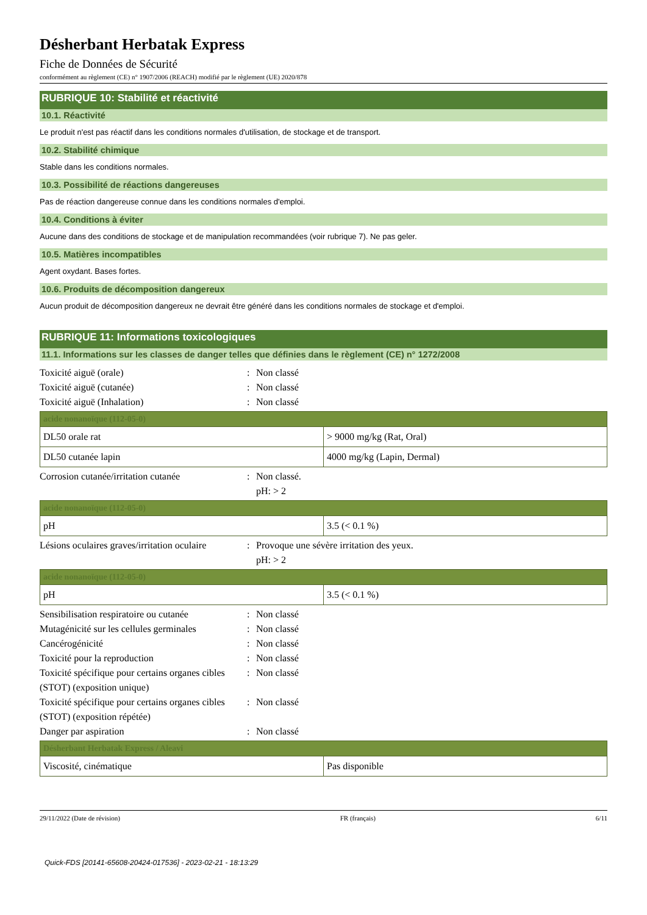Désherbant Herbatak Express
Fiche de Données de Sécurité
conformément au règlement (CE) n° 1907/2006 (REACH) modifié par le règlement (UE) 2020/878
RUBRIQUE 10: Stabilité et réactivité
10.1. Réactivité
Le produit n'est pas réactif dans les conditions normales d'utilisation, de stockage et de transport.
10.2. Stabilité chimique
Stable dans les conditions normales.
10.3. Possibilité de réactions dangereuses
Pas de réaction dangereuse connue dans les conditions normales d'emploi.
10.4. Conditions à éviter
Aucune dans des conditions de stockage et de manipulation recommandées (voir rubrique 7). Ne pas geler.
10.5. Matières incompatibles
Agent oxydant. Bases fortes.
10.6. Produits de décomposition dangereux
Aucun produit de décomposition dangereux ne devrait être généré dans les conditions normales de stockage et d'emploi.
RUBRIQUE 11: Informations toxicologiques
11.1. Informations sur les classes de danger telles que définies dans le règlement (CE) n° 1272/2008
Toxicité aiguë (orale) : Non classé
Toxicité aiguë (cutanée) : Non classé
Toxicité aiguë (Inhalation) : Non classé
| acide nonanoïque (112-05-0) | |
| --- | --- |
| DL50 orale rat | > 9000 mg/kg (Rat, Oral) |
| DL50 cutanée lapin | 4000 mg/kg (Lapin, Dermal) |
Corrosion cutanée/irritation cutanée
: Non classé.
pH: > 2
| acide nonanoïque (112-05-0) | |
| --- | --- |
| pH | 3.5 (< 0.1 %) |
Lésions oculaires graves/irritation oculaire
: Provoque une sévère irritation des yeux.
pH: > 2
| acide nonanoïque (112-05-0) | |
| --- | --- |
| pH | 3.5 (< 0.1 %) |
Sensibilisation respiratoire ou cutanée
: Non classé
Mutagénicité sur les cellules germinales
: Non classé
Cancérogénicité : Non classé
Toxicité pour la reproduction : Non classé
Toxicité spécifique pour certains organes cibles (STOT) (exposition unique)
: Non classé
Toxicité spécifique pour certains organes cibles (STOT) (exposition répétée)
: Non classé
Danger par aspiration : Non classé
| Désherbant Herbatak Express / Aleavi | |
| --- | --- |
| Viscosité, cinématique | Pas disponible |
29/11/2022 (Date de révision) FR (français) 6/11
Quick-FDS [20141-65608-20424-017536] - 2023-02-21 - 18:13:29